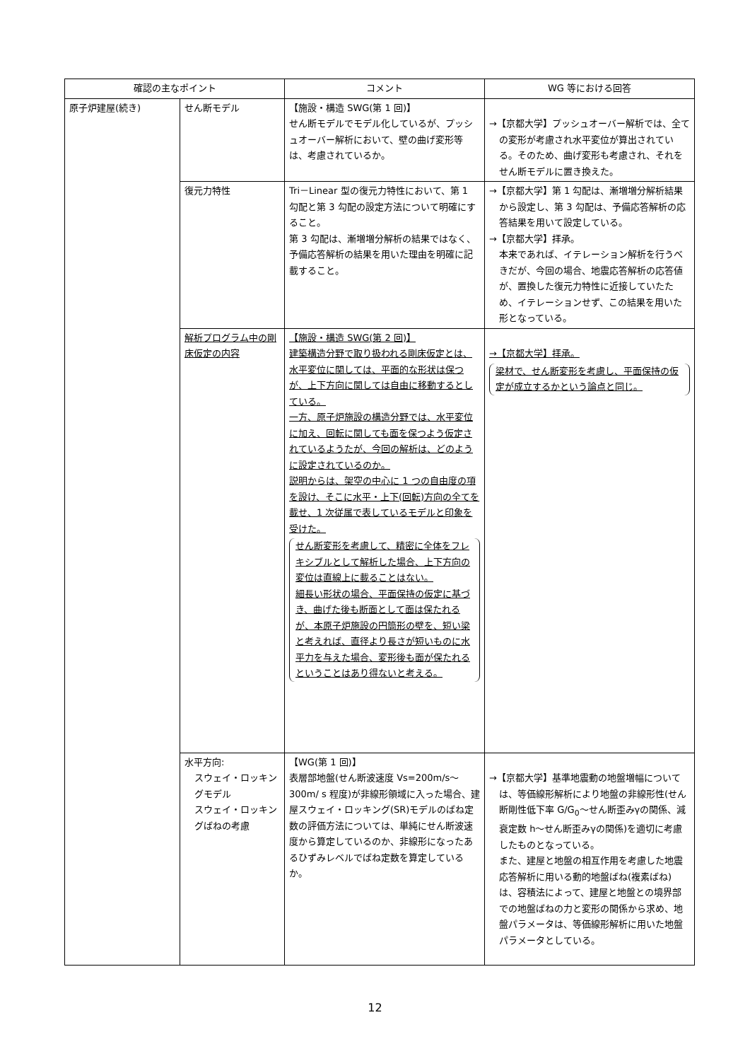| 確認の主なポイント | | コメント | WG 等における回答 |
| --- | --- | --- | --- |
| 原子炉建屋(続き) | せん断モデル | 【施設・構造 SWG(第 1 回)】 せん断モデルでモデル化しているが、プッシュオーバー解析において、壁の曲げ変形等は、考慮されているか。 | →【京都大学】プッシュオーバー解析では、全ての変形が考慮され水平変位が算出されている。そのため、曲げ変形も考慮され、それをせん断モデルに置き換えた。 |
| | 復元力特性 | Tri－Linear 型の復元力特性において、第 1 勾配と第 3 勾配の設定方法について明確にすること。 第 3 勾配は、漸増増分解析の結果ではなく、予備応答解析の結果を用いた理由を明確に記載すること。 | →【京都大学】第 1 勾配は、漸増増分解析結果から設定し、第 3 勾配は、予備応答解析の応答結果を用いて設定している。 →【京都大学】拝承。 本来であれば、イテレーション解析を行うべきだが、今回の場合、地震応答解析の応答値が、置換した復元力特性に近接していたため、イテレーションせず、この結果を用いた形となっている。 |
| | 解析プログラム中の剛床仮定の内容 | 【施設・構造 SWG(第 2 回)】 建築構造分野で取り扱われる剛床仮定とは、水平変位に関しては、平面的な形状は保つが、上下方向に関しては自由に移動するとしている。 一方、原子炉施設の構造分野では、水平変位に加え、回転に関しても面を保つよう仮定されているようたが、今回の解析は、どのように設定されているのか。 説明からは、架空の中心に 1 つの自由度の項を設け、そこに水平・上下(回転)方向の全てを載せ、1 次従属で表しているモデルと印象を受けた。 せん断変形を考慮して、精密に全体をフレキシブルとして解析した場合、上下方向の変位は直線上に載ることはない。 細長い形状の場合、平面保持の仮定に基づき、曲げた後も断面として面は保たれるが、本原子炉施設の円筒形の壁を、短い梁と考えれば、直径より長さが短いものに水平力を与えた場合、変形後も面が保たれるということはあり得ないと考える。 | →【京都大学】拝承。 梁材で、せん断変形を考慮し、平面保持の仮定が成立するかという論点と同じ。 |
| | 水平方向: スウェイ・ロッキングモデル スウェイ・ロッキングばねの考慮 | 【WG(第 1 回)】 表層部地盤(せん断波速度 Vs=200m/s～300m/ s 程度)が非線形領域に入った場合、建屋スウェイ・ロッキング(SR)モデルのばね定数の評価方法については、単純にせん断波速度から算定しているのか、非線形になったあるひずみレベルでばね定数を算定しているか。 | →【京都大学】基準地震動の地盤増幅については、等価線形解析により地盤の非線形性(せん断剛性低下率 G/G<sub>0</sub>～せん断歪みγの関係、減衰定数 h～せん断歪みγの関係)を適切に考慮したものとなっている。 また、建屋と地盤の相互作用を考慮した地震応答解析に用いる動的地盤ばね(複素ばね)は、容積法によって、建屋と地盤との境界部での地盤ばねの力と変形の関係から求め、地盤パラメータは、等価線形解析に用いた地盤パラメータとしている。 |
12